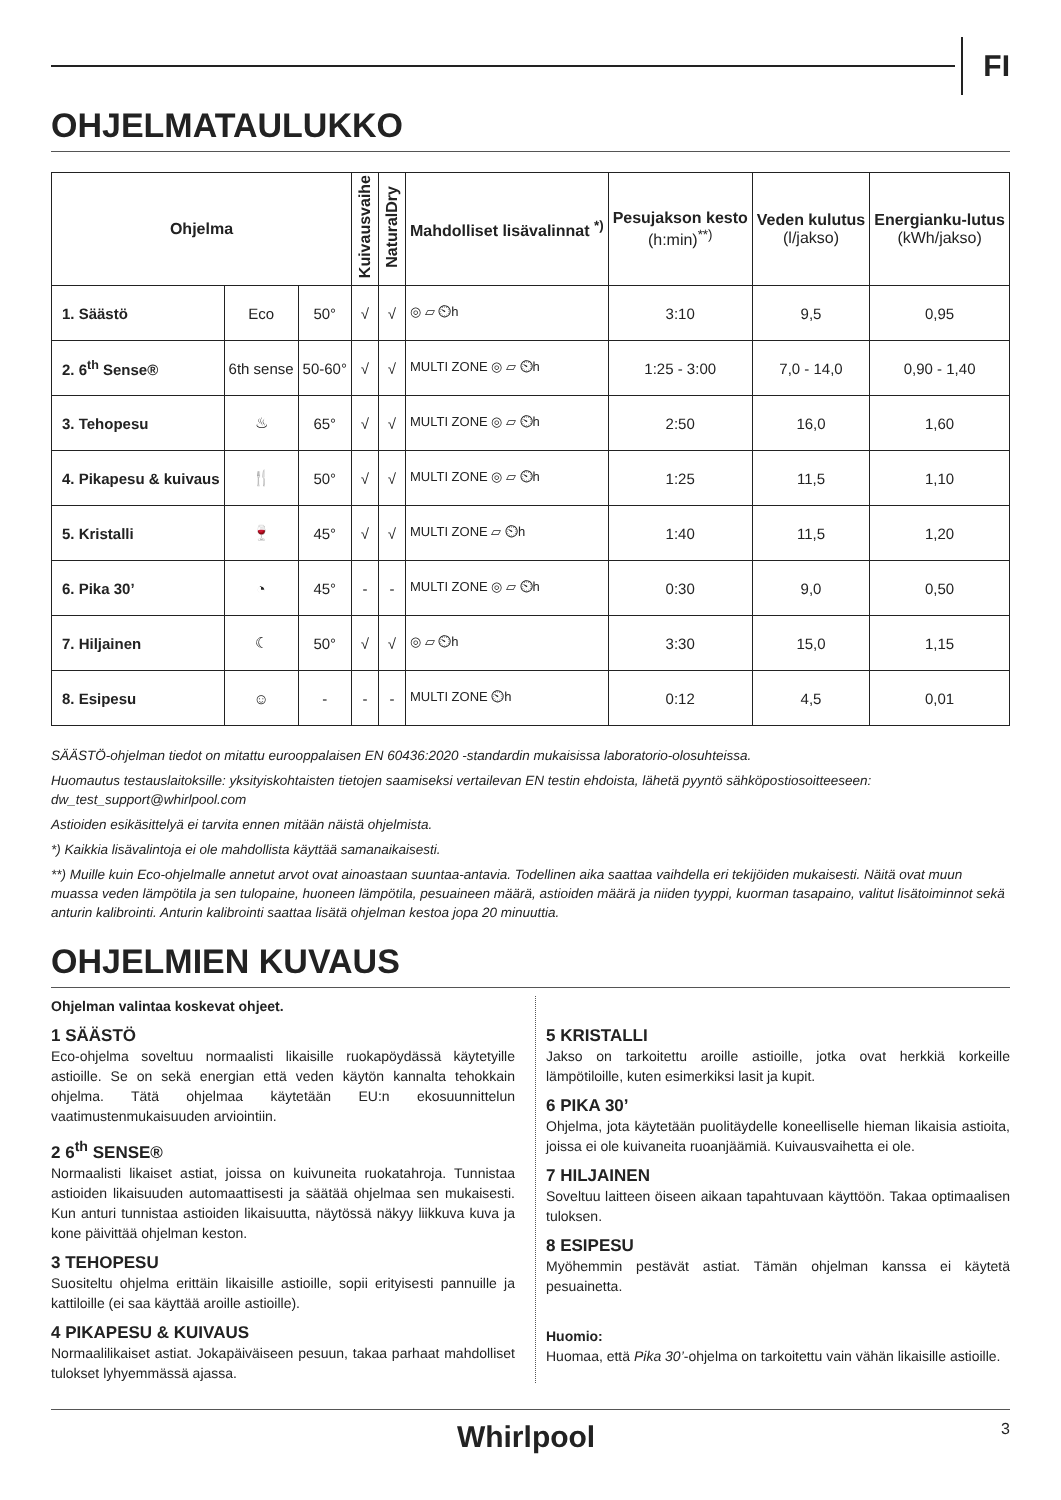FI
OHJELMATAULUKKO
| Ohjelma | | | Kuivausvaihe | NaturalDry | Mahdolliset lisävalinnat <sup>*)</sup> | Pesujakson kesto (h:min)<sup>**)</sup> | Veden kulutus (l/jakso) | Energianku-lutus (kWh/jakso) |
| --- | --- | --- | --- | --- | --- | --- | --- | --- |
| 1. Säästö | Eco | 50° | √ | √ | ◎ ▱ ⏲h | 3:10 | 9,5 | 0,95 |
| 2. 6<sup>th</sup> Sense® | 6th sense | 50-60° | √ | √ | MULTI ZONE ◎ ▱ ⏲h | 1:25 - 3:00 | 7,0 - 14,0 | 0,90 - 1,40 |
| 3. Tehopesu | ♨ | 65° | √ | √ | MULTI ZONE ◎ ▱ ⏲h | 2:50 | 16,0 | 1,60 |
| 4. Pikapesu & kuivaus | 🍴 | 50° | √ | √ | MULTI ZONE ◎ ▱ ⏲h | 1:25 | 11,5 | 1,10 |
| 5. Kristalli | 🍷 | 45° | √ | √ | MULTI ZONE ▱ ⏲h | 1:40 | 11,5 | 1,20 |
| 6. Pika 30’ | ◔ | 45° | - | - | MULTI ZONE ◎ ▱ ⏲h | 0:30 | 9,0 | 0,50 |
| 7. Hiljainen | ☾ | 50° | √ | √ | ◎ ▱ ⏲h | 3:30 | 15,0 | 1,15 |
| 8. Esipesu | ☺ | - | - | - | MULTI ZONE ⏲h | 0:12 | 4,5 | 0,01 |
SÄÄSTÖ-ohjelman tiedot on mitattu eurooppalaisen EN 60436:2020 -standardin mukaisissa laboratorio-olosuhteissa.
Huomautus testauslaitoksille: yksityiskohtaisten tietojen saamiseksi vertailevan EN testin ehdoista, lähetä pyyntö sähköpostiosoitteeseen: dw_test_support@whirlpool.com
Astioiden esikäsittelyä ei tarvita ennen mitään näistä ohjelmista.
*) Kaikkia lisävalintoja ei ole mahdollista käyttää samanaikaisesti.
**) Muille kuin Eco-ohjelmalle annetut arvot ovat ainoastaan suuntaa-antavia. Todellinen aika saattaa vaihdella eri tekijöiden mukaisesti. Näitä ovat muun muassa veden lämpötila ja sen tulopaine, huoneen lämpötila, pesuaineen määrä, astioiden määrä ja niiden tyyppi, kuorman tasapaino, valitut lisätoiminnot sekä anturin kalibrointi. Anturin kalibrointi saattaa lisätä ohjelman kestoa jopa 20 minuuttia.
OHJELMIEN KUVAUS
Ohjelman valintaa koskevat ohjeet.
1 SÄÄSTÖ
Eco-ohjelma soveltuu normaalisti likaisille ruokapöydässä käytetyille astioille. Se on sekä energian että veden käytön kannalta tehokkain ohjelma. Tätä ohjelmaa käytetään EU:n ekosuunnittelun vaatimustenmukaisuuden arviointiin.
2 6<sup>th</sup> SENSE®
Normaalisti likaiset astiat, joissa on kuivuneita ruokatahroja. Tunnistaa astioiden likaisuuden automaattisesti ja säätää ohjelmaa sen mukaisesti. Kun anturi tunnistaa astioiden likaisuutta, näytössä näkyy liikkuva kuva ja kone päivittää ohjelman keston.
3 TEHOPESU
Suositeltu ohjelma erittäin likaisille astioille, sopii erityisesti pannuille ja kattiloille (ei saa käyttää aroille astioille).
4 PIKAPESU & KUIVAUS
Normaalilikaiset astiat. Jokapäiväiseen pesuun, takaa parhaat mahdolliset tulokset lyhyemmässä ajassa.
5 KRISTALLI
Jakso on tarkoitettu aroille astioille, jotka ovat herkkiä korkeille lämpötiloille, kuten esimerkiksi lasit ja kupit.
6 PIKA 30’
Ohjelma, jota käytetään puolitäydelle koneelliselle hieman likaisia astioita, joissa ei ole kuivaneita ruoanjäämiä. Kuivausvaihetta ei ole.
7 HILJAINEN
Soveltuu laitteen öiseen aikaan tapahtuvaan käyttöön. Takaa optimaalisen tuloksen.
8 ESIPESU
Myöhemmin pestävät astiat. Tämän ohjelman kanssa ei käytetä pesuainetta.
Huomio:
Huomaa, että Pika 30’-ohjelma on tarkoitettu vain vähän likaisille astioille.
Whirlpool 3